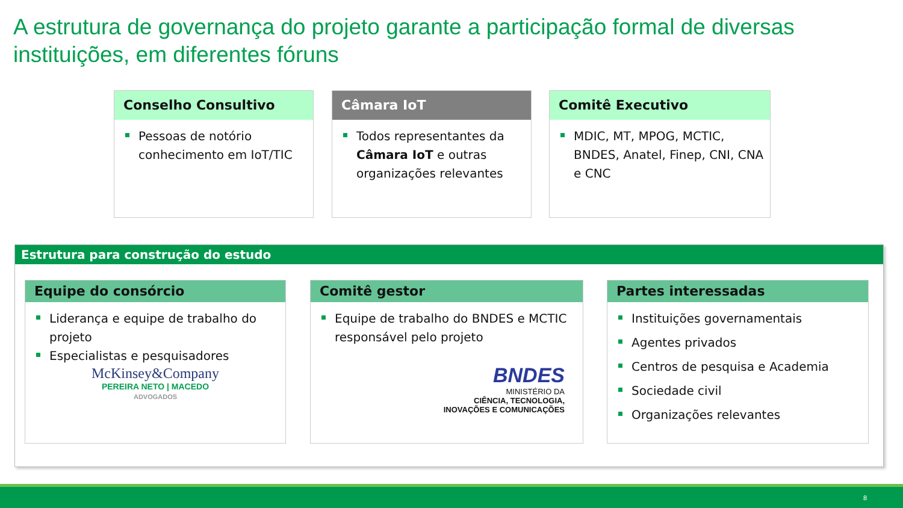A estrutura de governança do projeto garante a participação formal de diversas instituições, em diferentes fóruns
Conselho Consultivo
Pessoas de notório conhecimento em IoT/TIC
Câmara IoT
Todos representantes da Câmara IoT e outras organizações relevantes
Comitê Executivo
MDIC, MT, MPOG, MCTIC, BNDES, Anatel, Finep, CNI, CNA e CNC
Estrutura para construção do estudo
Equipe do consórcio
Liderança e equipe de trabalho do projeto
Especialistas e pesquisadores
McKinsey&Company
PEREIRA NETO | MACEDO
ADVOGADOS
Comitê gestor
Equipe de trabalho do BNDES e MCTIC responsável pelo projeto
BNDES
MINISTÉRIO DA
CIÊNCIA, TECNOLOGIA,
INOVAÇÕES E COMUNICAÇÕES
Partes interessadas
Instituições governamentais
Agentes privados
Centros de pesquisa e Academia
Sociedade civil
Organizações relevantes
8